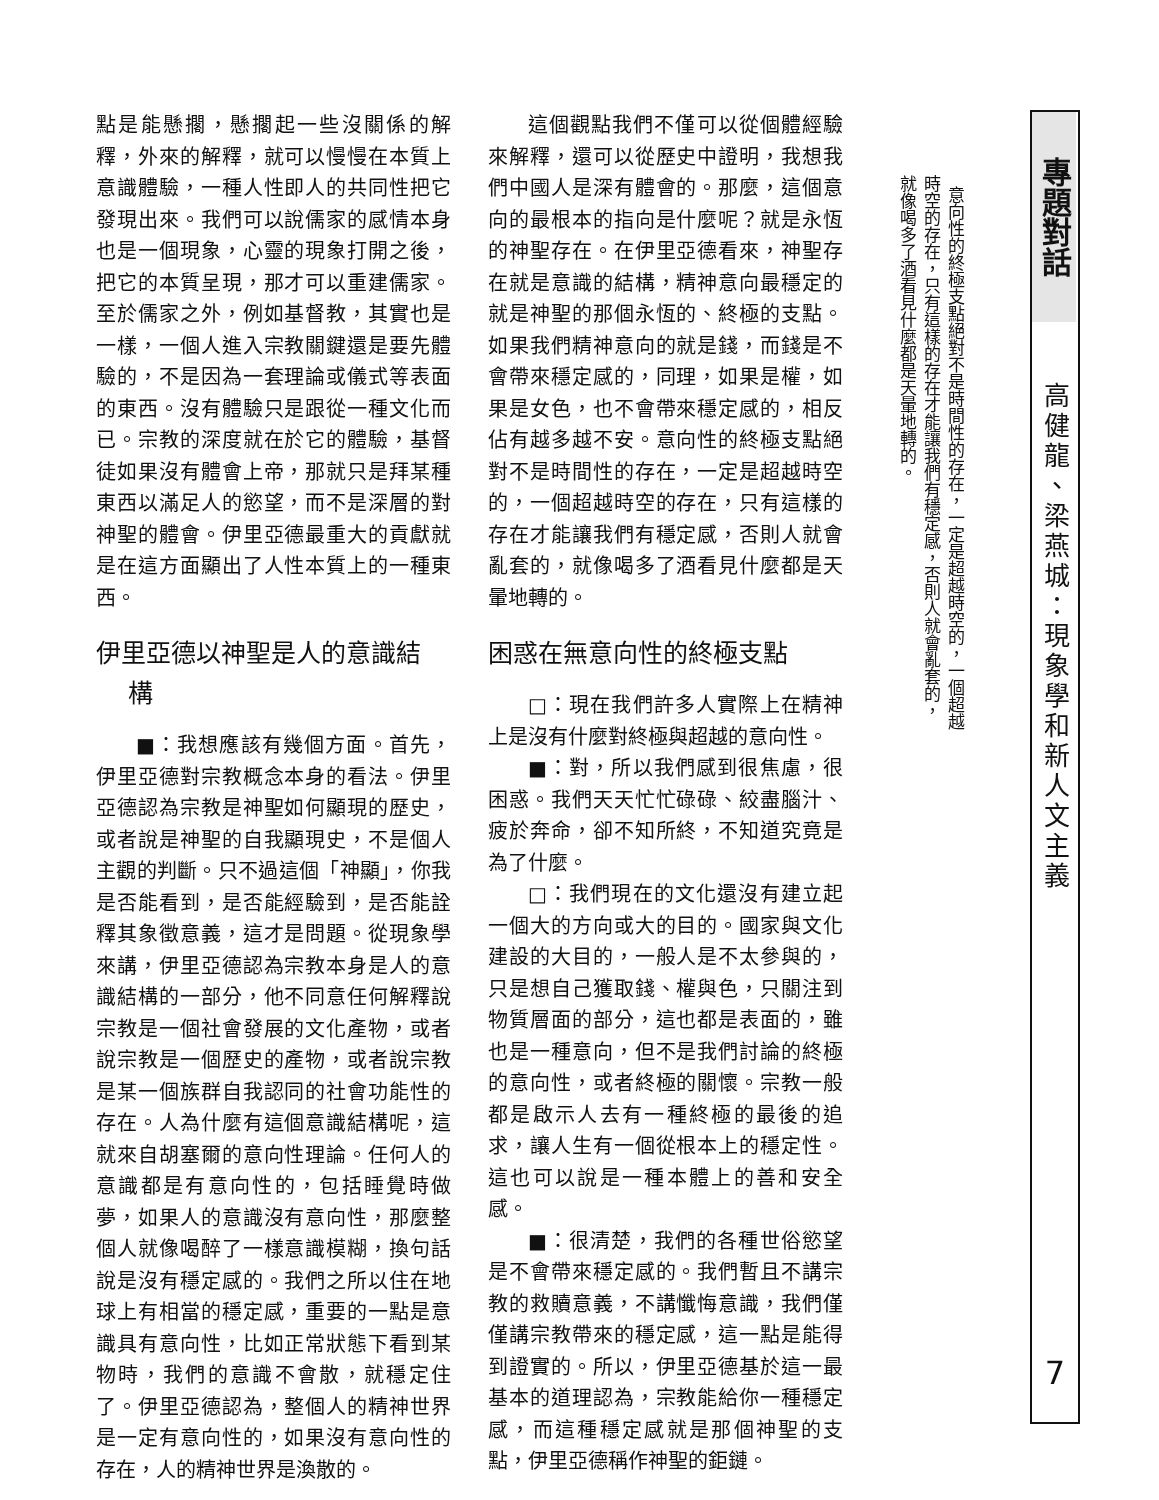點是能懸擱，懸擱起一些沒關係的解釋，外來的解釋，就可以慢慢在本質上意識體驗，一種人性即人的共同性把它發現出來。我們可以說儒家的感情本身也是一個現象，心靈的現象打開之後，把它的本質呈現，那才可以重建儒家。至於儒家之外，例如基督教，其實也是一樣，一個人進入宗教關鍵還是要先體驗的，不是因為一套理論或儀式等表面的東西。沒有體驗只是跟從一種文化而已。宗教的深度就在於它的體驗，基督徒如果沒有體會上帝，那就只是拜某種東西以滿足人的慾望，而不是深層的對神聖的體會。伊里亞德最重大的貢獻就是在這方面顯出了人性本質上的一種東西。
伊里亞德以神聖是人的意識結
構
■：我想應該有幾個方面。首先，伊里亞德對宗教概念本身的看法。伊里亞德認為宗教是神聖如何顯現的歷史，或者說是神聖的自我顯現史，不是個人主觀的判斷。只不過這個「神顯」，你我是否能看到，是否能經驗到，是否能詮釋其象徵意義，這才是問題。從現象學來講，伊里亞德認為宗教本身是人的意識結構的一部分，他不同意任何解釋說宗教是一個社會發展的文化產物，或者說宗教是一個歷史的產物，或者說宗教是某一個族群自我認同的社會功能性的存在。人為什麼有這個意識結構呢，這就來自胡塞爾的意向性理論。任何人的意識都是有意向性的，包括睡覺時做夢，如果人的意識沒有意向性，那麼整個人就像喝醉了一樣意識模糊，換句話說是沒有穩定感的。我們之所以住在地球上有相當的穩定感，重要的一點是意識具有意向性，比如正常狀態下看到某物時，我們的意識不會散，就穩定住了。伊里亞德認為，整個人的精神世界是一定有意向性的，如果沒有意向性的存在，人的精神世界是渙散的。
這個觀點我們不僅可以從個體經驗來解釋，還可以從歷史中證明，我想我們中國人是深有體會的。那麼，這個意向的最根本的指向是什麼呢？就是永恆的神聖存在。在伊里亞德看來，神聖存在就是意識的結構，精神意向最穩定的就是神聖的那個永恆的、終極的支點。如果我們精神意向的就是錢，而錢是不會帶來穩定感的，同理，如果是權，如果是女色，也不會帶來穩定感的，相反佔有越多越不安。意向性的終極支點絕對不是時間性的存在，一定是超越時空的，一個超越時空的存在，只有這樣的存在才能讓我們有穩定感，否則人就會亂套的，就像喝多了酒看見什麼都是天暈地轉的。
困惑在無意向性的終極支點
□：現在我們許多人實際上在精神上是沒有什麼對終極與超越的意向性。
■：對，所以我們感到很焦慮，很困惑。我們天天忙忙碌碌、絞盡腦汁、疲於奔命，卻不知所終，不知道究竟是為了什麼。
□：我們現在的文化還沒有建立起一個大的方向或大的目的。國家與文化建設的大目的，一般人是不太參與的，只是想自己獲取錢、權與色，只關注到物質層面的部分，這也都是表面的，雖也是一種意向，但不是我們討論的終極的意向性，或者終極的關懷。宗教一般都是啟示人去有一種終極的最後的追求，讓人生有一個從根本上的穩定性。這也可以說是一種本體上的善和安全感。
■：很清楚，我們的各種世俗慾望是不會帶來穩定感的。我們暫且不講宗教的救贖意義，不講懺悔意識，我們僅僅講宗教帶來的穩定感，這一點是能得到證實的。所以，伊里亞德基於這一最基本的道理認為，宗教能給你一種穩定感，而這種穩定感就是那個神聖的支點，伊里亞德稱作神聖的鉅鏈。
意向性的終極支點絕對不是時間性的存在，一定是超越時空的，一個超越時空的存在，只有這樣的存在才能讓我們有穩定感，否則人就會亂套的，就像喝多了酒看見什麼都是天暈地轉的。
專題對話
高健龍、梁燕城：現象學和新人文主義
7